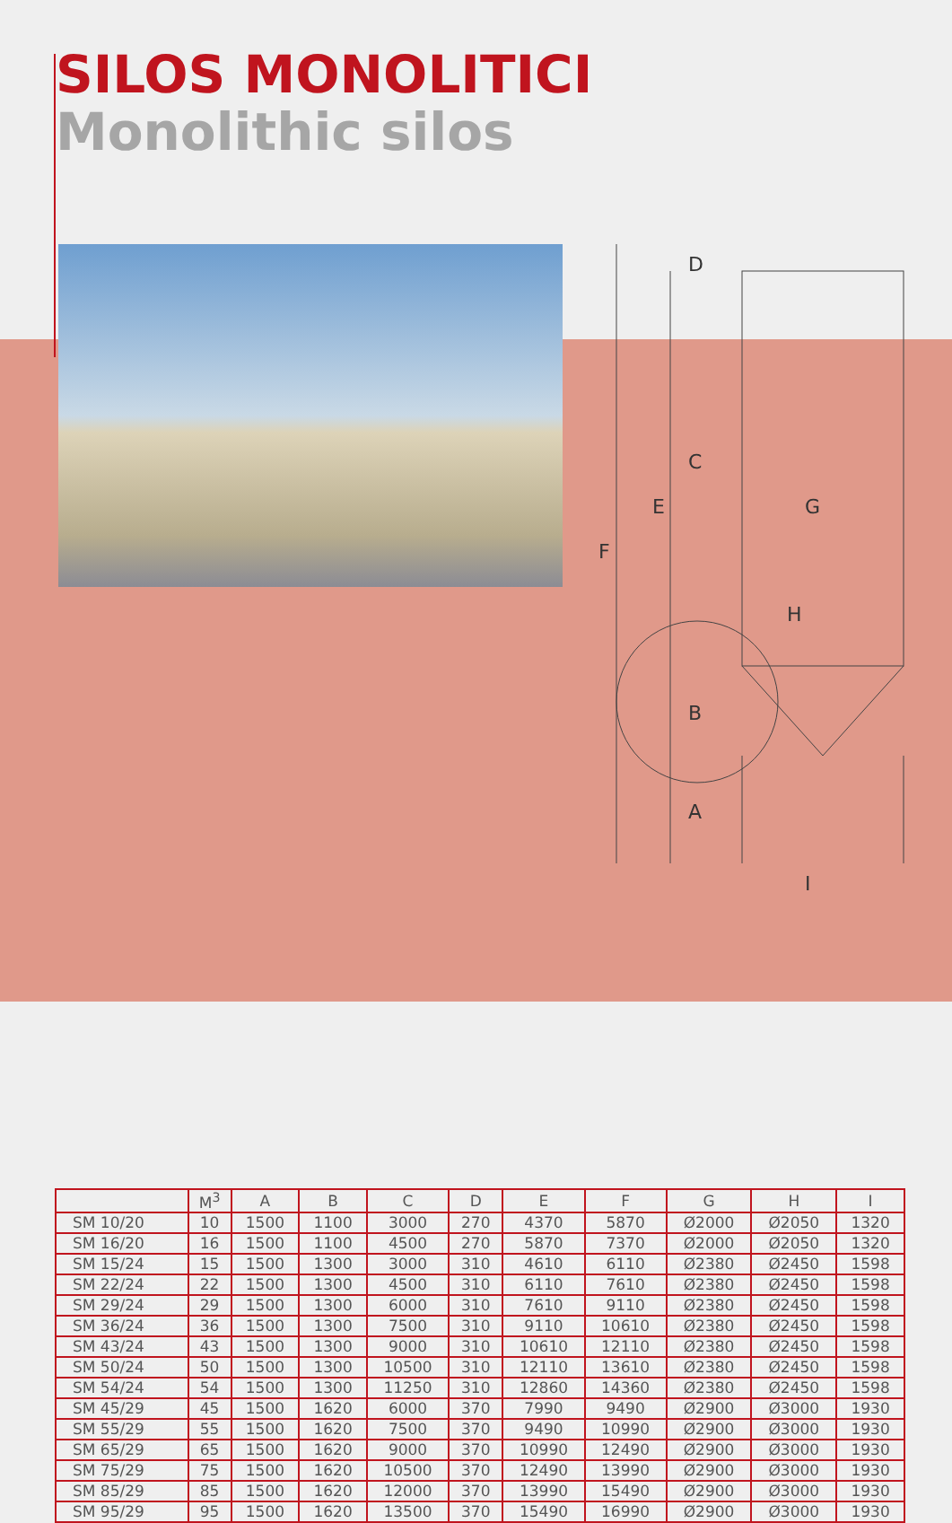SILOS MONOLITICI
Monolithic silos
D
C
E
F
G
B
A
I
H
| | M<sup>3</sup> | A | B | C | D | E | F | G | H | I |
| --- | --- | --- | --- | --- | --- | --- | --- | --- | --- | --- |
| SM 10/20 | 10 | 1500 | 1100 | 3000 | 270 | 4370 | 5870 | Ø2000 | Ø2050 | 1320 |
| SM 16/20 | 16 | 1500 | 1100 | 4500 | 270 | 5870 | 7370 | Ø2000 | Ø2050 | 1320 |
| SM 15/24 | 15 | 1500 | 1300 | 3000 | 310 | 4610 | 6110 | Ø2380 | Ø2450 | 1598 |
| SM 22/24 | 22 | 1500 | 1300 | 4500 | 310 | 6110 | 7610 | Ø2380 | Ø2450 | 1598 |
| SM 29/24 | 29 | 1500 | 1300 | 6000 | 310 | 7610 | 9110 | Ø2380 | Ø2450 | 1598 |
| SM 36/24 | 36 | 1500 | 1300 | 7500 | 310 | 9110 | 10610 | Ø2380 | Ø2450 | 1598 |
| SM 43/24 | 43 | 1500 | 1300 | 9000 | 310 | 10610 | 12110 | Ø2380 | Ø2450 | 1598 |
| SM 50/24 | 50 | 1500 | 1300 | 10500 | 310 | 12110 | 13610 | Ø2380 | Ø2450 | 1598 |
| SM 54/24 | 54 | 1500 | 1300 | 11250 | 310 | 12860 | 14360 | Ø2380 | Ø2450 | 1598 |
| SM 45/29 | 45 | 1500 | 1620 | 6000 | 370 | 7990 | 9490 | Ø2900 | Ø3000 | 1930 |
| SM 55/29 | 55 | 1500 | 1620 | 7500 | 370 | 9490 | 10990 | Ø2900 | Ø3000 | 1930 |
| SM 65/29 | 65 | 1500 | 1620 | 9000 | 370 | 10990 | 12490 | Ø2900 | Ø3000 | 1930 |
| SM 75/29 | 75 | 1500 | 1620 | 10500 | 370 | 12490 | 13990 | Ø2900 | Ø3000 | 1930 |
| SM 85/29 | 85 | 1500 | 1620 | 12000 | 370 | 13990 | 15490 | Ø2900 | Ø3000 | 1930 |
| SM 95/29 | 95 | 1500 | 1620 | 13500 | 370 | 15490 | 16990 | Ø2900 | Ø3000 | 1930 |